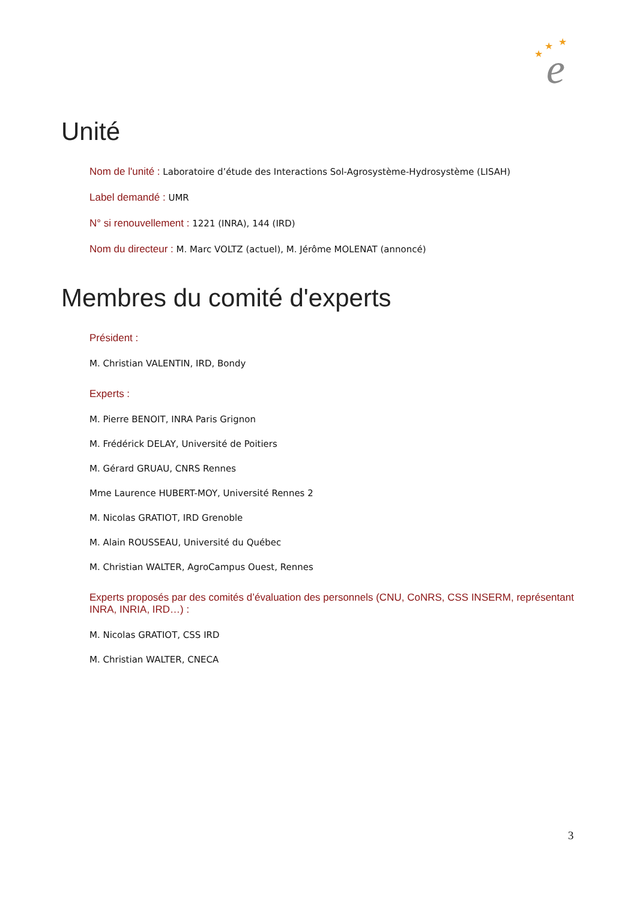e
★
★
★
Unité
Nom de l'unité : Laboratoire d’étude des Interactions Sol-Agrosystème-Hydrosystème (LISAH)
Label demandé : UMR
N° si renouvellement : 1221 (INRA), 144 (IRD)
Nom du directeur : M. Marc VOLTZ (actuel), M. Jérôme MOLENAT (annoncé)
Membres du comité d'experts
Président :
M. Christian VALENTIN, IRD, Bondy
Experts :
M. Pierre BENOIT, INRA Paris Grignon
M. Frédérick DELAY, Université de Poitiers
M. Gérard GRUAU, CNRS Rennes
Mme Laurence HUBERT-MOY, Université Rennes 2
M. Nicolas GRATIOT, IRD Grenoble
M. Alain ROUSSEAU, Université du Québec
M. Christian WALTER, AgroCampus Ouest, Rennes
Experts proposés par des comités d’évaluation des personnels (CNU, CoNRS, CSS INSERM, représentant INRA, INRIA, IRD…) :
M. Nicolas GRATIOT, CSS IRD
M. Christian WALTER, CNECA
3